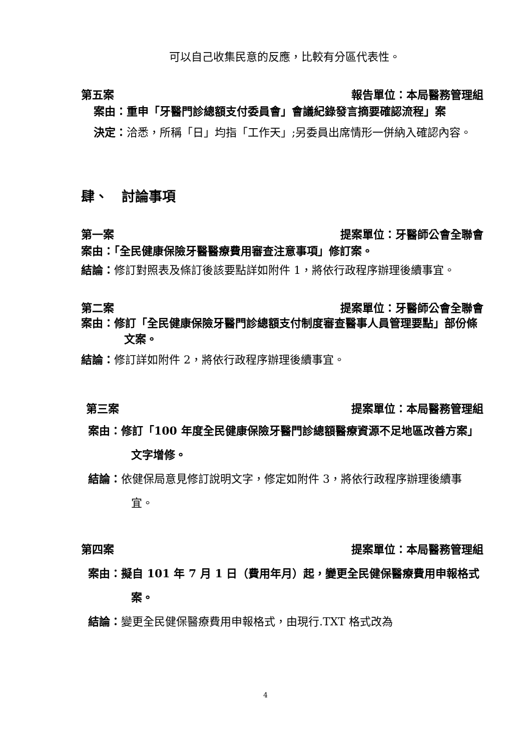可以自己收集民意的反應，比較有分區代表性。
第五案 報告單位：本局醫務管理組
案由：重申「牙醫門診總額支付委員會」會議紀錄發言摘要確認流程」案
決定：洽悉，所稱「日」均指「工作天」;另委員出席情形一併納入確認內容。
肆、　討論事項
第一案 提案單位：牙醫師公會全聯會
案由：「全民健康保險牙醫醫療費用審查注意事項」修訂案。
結論：修訂對照表及條訂後該要點詳如附件 1，將依行政程序辦理後續事宜。
第二案 提案單位：牙醫師公會全聯會
案由：修訂「全民健康保險牙醫門診總額支付制度審查醫事人員管理要點」部份條文案。
結論：修訂詳如附件 2，將依行政程序辦理後續事宜。
第三案 提案單位：本局醫務管理組
案由：修訂「100 年度全民健康保險牙醫門診總額醫療資源不足地區改善方案」文字增修。
結論：依健保局意見修訂說明文字，修定如附件 3，將依行政程序辦理後續事宜。
第四案 提案單位：本局醫務管理組
案由：擬自 101 年 7 月 1 日（費用年月）起，變更全民健保醫療費用申報格式案。
結論：變更全民健保醫療費用申報格式，由現行.TXT 格式改為
4